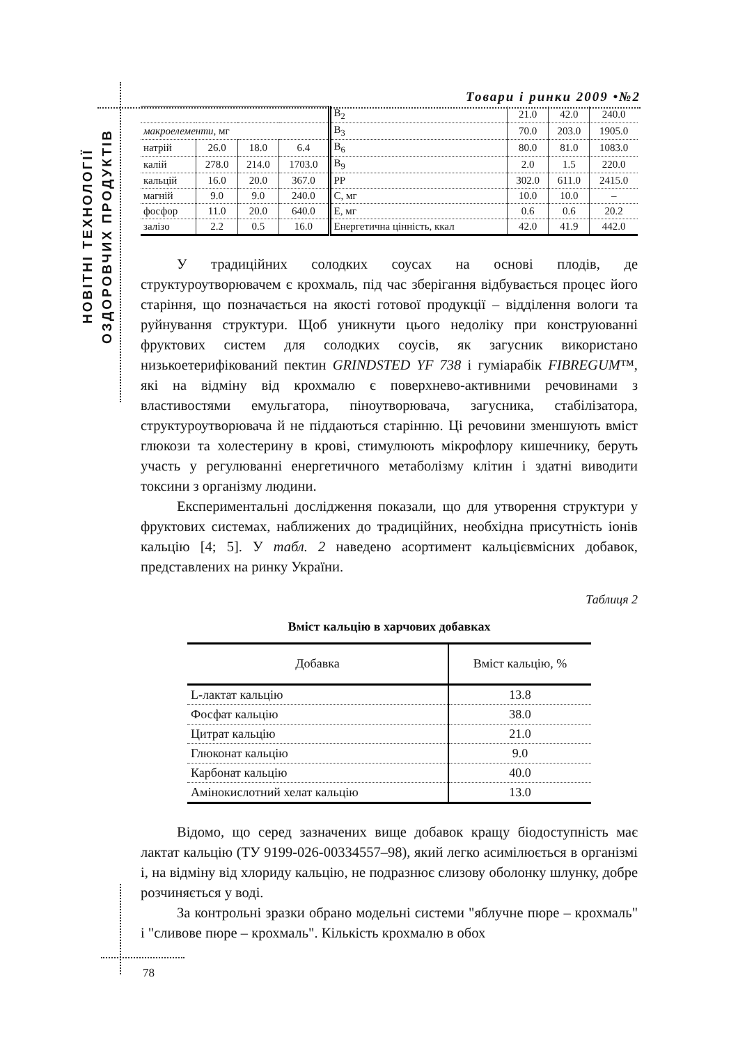Товари і ринки 2009 •№2
НОВІТНІ ТЕХНОЛОГІЇ
ОЗДОРОВЧИХ ПРОДУКТІВ
| | | | | B<sub>2</sub> | 21.0 | 42.0 | 240.0 |
| макроелементи , мг | | | | B<sub>3</sub> | 70.0 | 203.0 | 1905.0 |
| натрій | 26.0 | 18.0 | 6.4 | B<sub>6</sub> | 80.0 | 81.0 | 1083.0 |
| калій | 278.0 | 214.0 | 1703.0 | B<sub>9</sub> | 2.0 | 1.5 | 220.0 |
| кальцій | 16.0 | 20.0 | 367.0 | PP | 302.0 | 611.0 | 2415.0 |
| магній | 9.0 | 9.0 | 240.0 | C, мг | 10.0 | 10.0 | – |
| фосфор | 11.0 | 20.0 | 640.0 | E, мг | 0.6 | 0.6 | 20.2 |
| залізо | 2.2 | 0.5 | 16.0 | Енергетична цінність, ккал | 42.0 | 41.9 | 442.0 |
У традиційних солодких соусах на основі плодів, де структуроутворювачем є крохмаль, під час зберігання відбувається процес його старіння, що позначається на якості готової продукції – відділення вологи та руйнування структури. Щоб уникнути цього недоліку при конструюванні фруктових систем для солодких соусів, як загусник використано низькоетерифікований пектин GRINDSTED YF 738 і гуміарабік FIBREGUM™, які на відміну від крохмалю є поверхнево-активними речовинами з властивостями емульгатора, піноутворювача, загусника, стабілізатора, структуроутворювача й не піддаються старінню. Ці речовини зменшують вміст глюкози та холестерину в крові, стимулюють мікрофлору кишечнику, беруть участь у регулюванні енергетичного метаболізму клітин і здатні виводити токсини з організму людини.
Експериментальні дослідження показали, що для утворення структури у фруктових системах, наближених до традиційних, необхідна присутність іонів кальцію [4; 5]. У табл. 2 наведено асортимент кальцієвмісних добавок, представлених на ринку України.
Таблиця 2
Вміст кальцію в харчових добавках
| Добавка | Вміст кальцію, % |
| --- | --- |
| L-лактат кальцію | 13.8 |
| Фосфат кальцію | 38.0 |
| Цитрат кальцію | 21.0 |
| Глюконат кальцію | 9.0 |
| Карбонат кальцію | 40.0 |
| Амінокислотний хелат кальцію | 13.0 |
Відомо, що серед зазначених вище добавок кращу біодоступність має лактат кальцію (ТУ 9199-026-00334557–98), який легко асимілюється в організмі і, на відміну від хлориду кальцію, не подразнює слизову оболонку шлунку, добре розчиняється у воді.
За контрольні зразки обрано модельні системи "яблучне пюре – крохмаль" і "сливове пюре – крохмаль". Кількість крохмалю в обох
78